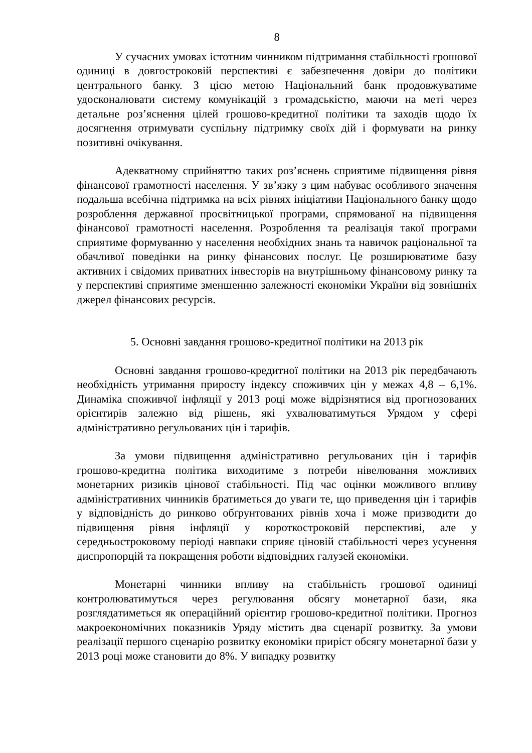8
У сучасних умовах істотним чинником підтримання стабільності грошової одиниці в довгостроковій перспективі є забезпечення довіри до політики центрального банку. З цією метою Національний банк продовжуватиме удосконалювати систему комунікацій з громадськістю, маючи на меті через детальне роз’яснення цілей грошово-кредитної політики та заходів щодо їх досягнення отримувати суспільну підтримку своїх дій і формувати на ринку позитивні очікування.
Адекватному сприйняттю таких роз’яснень сприятиме підвищення рівня фінансової грамотності населення. У зв’язку з цим набуває особливого значення подальша всебічна підтримка на всіх рівнях ініціативи Національного банку щодо розроблення державної просвітницької програми, спрямованої на підвищення фінансової грамотності населення. Розроблення та реалізація такої програми сприятиме формуванню у населення необхідних знань та навичок раціональної та обачливої поведінки на ринку фінансових послуг. Це розширюватиме базу активних і свідомих приватних інвесторів на внутрішньому фінансовому ринку та у перспективі сприятиме зменшенню залежності економіки України від зовнішніх джерел фінансових ресурсів.
5. Основні завдання грошово-кредитної політики на 2013 рік
Основні завдання грошово-кредитної політики на 2013 рік передбачають необхідність утримання приросту індексу споживчих цін у межах 4,8 – 6,1%. Динаміка споживчої інфляції у 2013 році може відрізнятися від прогнозованих орієнтирів залежно від рішень, які ухвалюватимуться Урядом у сфері адміністративно регульованих цін і тарифів.
За умови підвищення адміністративно регульованих цін і тарифів грошово-кредитна політика виходитиме з потреби нівелювання можливих монетарних ризиків цінової стабільності. Під час оцінки можливого впливу адміністративних чинників братиметься до уваги те, що приведення цін і тарифів у відповідність до ринково обґрунтованих рівнів хоча і може призводити до підвищення рівня інфляції у короткостроковій перспективі, але у середньостроковому періоді навпаки сприяє ціновій стабільності через усунення диспропорцій та покращення роботи відповідних галузей економіки.
Монетарні чинники впливу на стабільність грошової одиниці контролюватимуться через регулювання обсягу монетарної бази, яка розглядатиметься як операційний орієнтир грошово-кредитної політики. Прогноз макроекономічних показників Уряду містить два сценарії розвитку. За умови реалізації першого сценарію розвитку економіки приріст обсягу монетарної бази у 2013 році може становити до 8%. У випадку розвитку